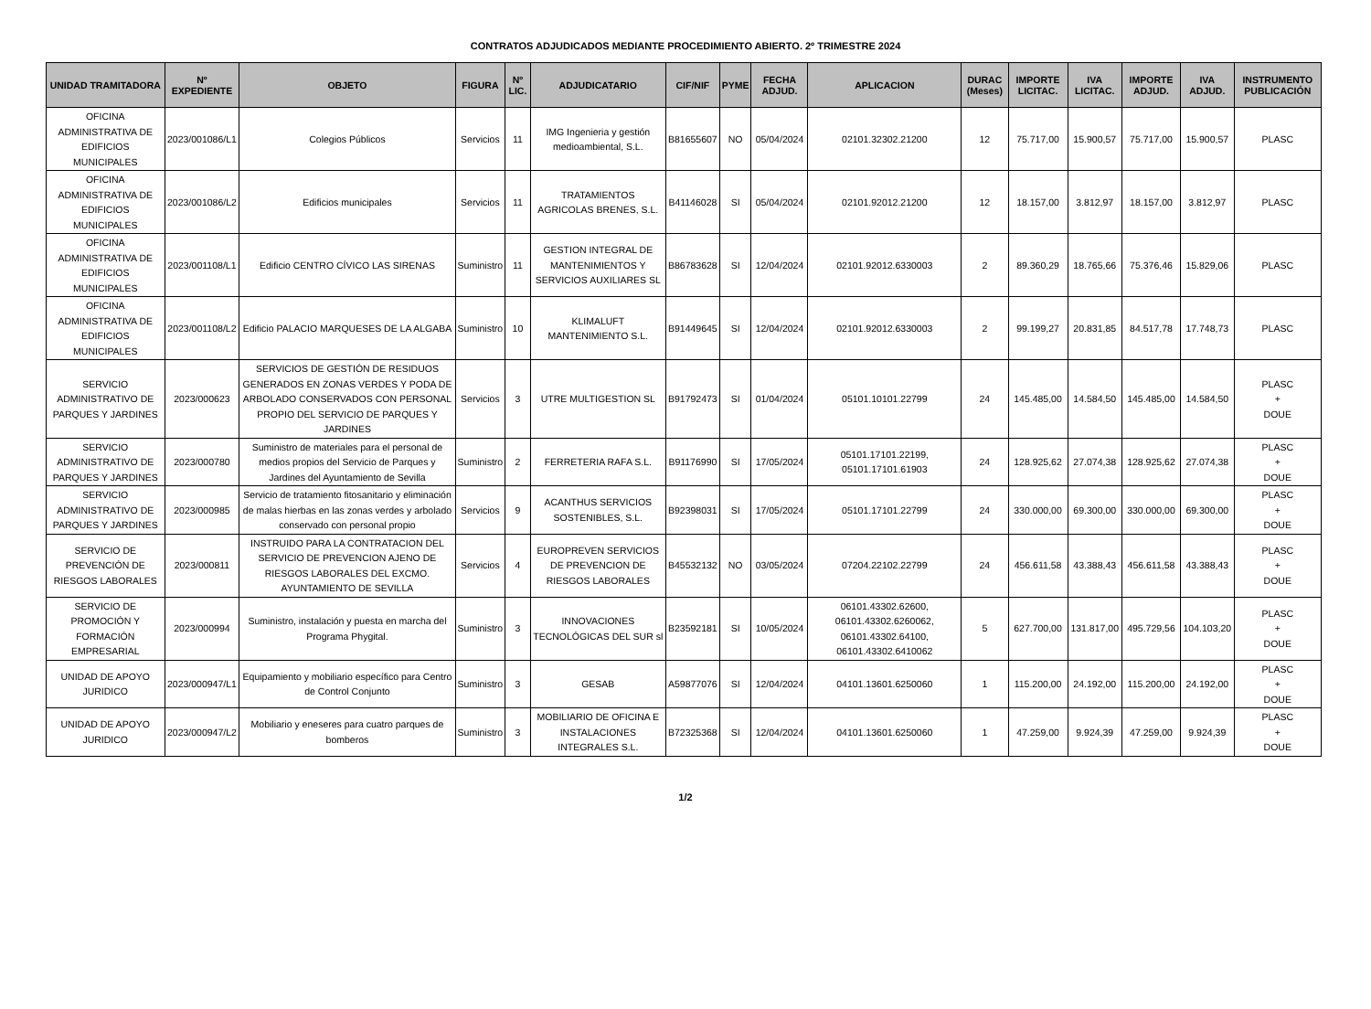CONTRATOS ADJUDICADOS MEDIANTE PROCEDIMIENTO ABIERTO. 2º TRIMESTRE 2024
| UNIDAD TRAMITADORA | Nº EXPEDIENTE | OBJETO | FIGURA | Nº LIC. | ADJUDICATARIO | CIF/NIF | PYME | FECHA ADJUD. | APLICACION | DURAC (Meses) | IMPORTE LICITAC. | IVA LICITAC. | IMPORTE ADJUD. | IVA ADJUD. | INSTRUMENTO PUBLICACIÓN |
| --- | --- | --- | --- | --- | --- | --- | --- | --- | --- | --- | --- | --- | --- | --- | --- |
| OFICINA ADMINISTRATIVA DE EDIFICIOS MUNICIPALES | 2023/001086/L1 | Colegios Públicos | Servicios | 11 | IMG Ingenieria y gestión medioambiental, S.L. | B81655607 | NO | 05/04/2024 | 02101.32302.21200 | 12 | 75.717,00 | 15.900,57 | 75.717,00 | 15.900,57 | PLASC |
| OFICINA ADMINISTRATIVA DE EDIFICIOS MUNICIPALES | 2023/001086/L2 | Edificios municipales | Servicios | 11 | TRATAMIENTOS AGRICOLAS BRENES, S.L. | B41146028 | SI | 05/04/2024 | 02101.92012.21200 | 12 | 18.157,00 | 3.812,97 | 18.157,00 | 3.812,97 | PLASC |
| OFICINA ADMINISTRATIVA DE EDIFICIOS MUNICIPALES | 2023/001108/L1 | Edificio CENTRO CÍVICO LAS SIRENAS | Suministro | 11 | GESTION INTEGRAL DE MANTENIMIENTOS Y SERVICIOS AUXILIARES SL | B86783628 | SI | 12/04/2024 | 02101.92012.6330003 | 2 | 89.360,29 | 18.765,66 | 75.376,46 | 15.829,06 | PLASC |
| OFICINA ADMINISTRATIVA DE EDIFICIOS MUNICIPALES | 2023/001108/L2 | Edificio PALACIO MARQUESES DE LA ALGABA | Suministro | 10 | KLIMALUFT MANTENIMIENTO S.L. | B91449645 | SI | 12/04/2024 | 02101.92012.6330003 | 2 | 99.199,27 | 20.831,85 | 84.517,78 | 17.748,73 | PLASC |
| SERVICIO ADMINISTRATIVO DE PARQUES Y JARDINES | 2023/000623 | SERVICIOS DE GESTIÓN DE RESIDUOS GENERADOS EN ZONAS VERDES Y PODA DE ARBOLADO CONSERVADOS CON PERSONAL PROPIO DEL SERVICIO DE PARQUES Y JARDINES | Servicios | 3 | UTRE MULTIGESTION SL | B91792473 | SI | 01/04/2024 | 05101.10101.22799 | 24 | 145.485,00 | 14.584,50 | 145.485,00 | 14.584,50 | PLASC + DOUE |
| SERVICIO ADMINISTRATIVO DE PARQUES Y JARDINES | 2023/000780 | Suministro de materiales para el personal de medios propios del Servicio de Parques y Jardines del Ayuntamiento de Sevilla | Suministro | 2 | FERRETERIA RAFA S.L. | B91176990 | SI | 17/05/2024 | 05101.17101.22199, 05101.17101.61903 | 24 | 128.925,62 | 27.074,38 | 128.925,62 | 27.074,38 | PLASC + DOUE |
| SERVICIO ADMINISTRATIVO DE PARQUES Y JARDINES | 2023/000985 | Servicio de tratamiento fitosanitario y eliminación de malas hierbas en las zonas verdes y arbolado conservado con personal propio | Servicios | 9 | ACANTHUS SERVICIOS SOSTENIBLES, S.L. | B92398031 | SI | 17/05/2024 | 05101.17101.22799 | 24 | 330.000,00 | 69.300,00 | 330.000,00 | 69.300,00 | PLASC + DOUE |
| SERVICIO DE PREVENCIÓN DE RIESGOS LABORALES | 2023/000811 | INSTRUIDO PARA LA CONTRATACION DEL SERVICIO DE PREVENCION AJENO DE RIESGOS LABORALES DEL EXCMO. AYUNTAMIENTO DE SEVILLA | Servicios | 4 | EUROPREVEN SERVICIOS DE PREVENCION DE RIESGOS LABORALES | B45532132 | NO | 03/05/2024 | 07204.22102.22799 | 24 | 456.611,58 | 43.388,43 | 456.611,58 | 43.388,43 | PLASC + DOUE |
| SERVICIO DE PROMOCIÓN Y FORMACIÓN EMPRESARIAL | 2023/000994 | Suministro, instalación y puesta en marcha del Programa Phygital. | Suministro | 3 | INNOVACIONES TECNOLÓGICAS DEL SUR sl | B23592181 | SI | 10/05/2024 | 06101.43302.62600, 06101.43302.6260062, 06101.43302.64100, 06101.43302.6410062 | 5 | 627.700,00 | 131.817,00 | 495.729,56 | 104.103,20 | PLASC + DOUE |
| UNIDAD DE APOYO JURIDICO | 2023/000947/L1 | Equipamiento y mobiliario específico para Centro de Control Conjunto | Suministro | 3 | GESAB | A59877076 | SI | 12/04/2024 | 04101.13601.6250060 | 1 | 115.200,00 | 24.192,00 | 115.200,00 | 24.192,00 | PLASC + DOUE |
| UNIDAD DE APOYO JURIDICO | 2023/000947/L2 | Mobiliario y eneseres para cuatro parques de bomberos | Suministro | 3 | MOBILIARIO DE OFICINA E INSTALACIONES INTEGRALES S.L. | B72325368 | SI | 12/04/2024 | 04101.13601.6250060 | 1 | 47.259,00 | 9.924,39 | 47.259,00 | 9.924,39 | PLASC + DOUE |
1/2